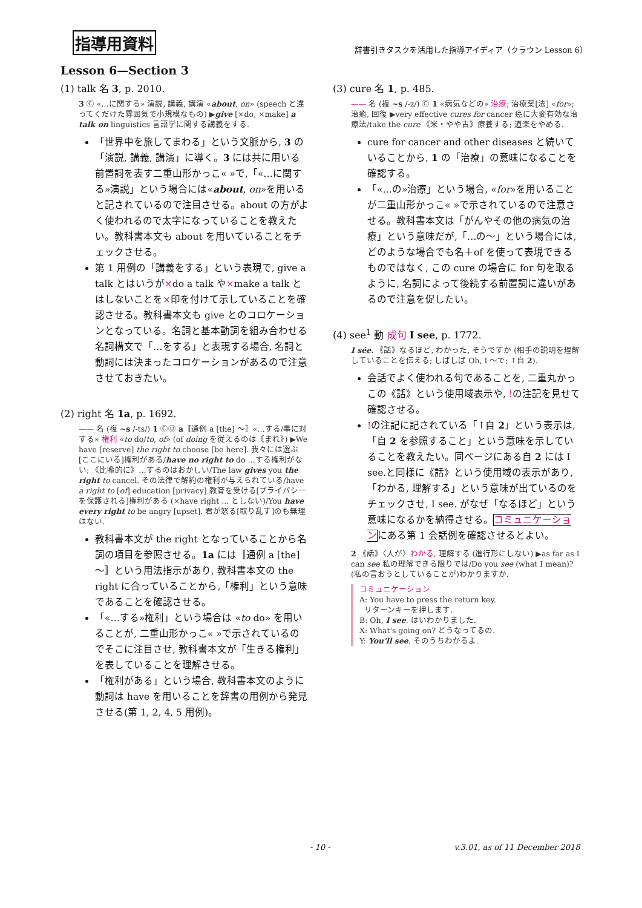指導用資料 辞書引きタスクを活用した指導アイディア（クラウン Lesson 6）
Lesson 6—Section 3
(1) talk 名 3, p. 2010.
3 Ⓒ «…に関する» 演説, 講義, 講演 «about, on» (speech と違ってくだけた雰囲気で小規模なもの) ▶give [×do, ×make] a talk on linguistics 言語学に関する講義をする.
「世界中を旅してまわる」という文脈から, 3 の「演説, 講義, 講演」に導く。3 には共に用いる前置詞を表す二重山形かっこ« »で,「«…に関する»演説」という場合には«about, on»を用いると記されているので注目させる。about の方がよく使われるので太字になっていることを教えたい。教科書本文も about を用いていることをチェックさせる。
第 1 用例の「講義をする」という表現で, give a talk とはいうが×do a talk や×make a talk とはしないことを×印を付けて示していることを確認させる。教科書本文も give とのコロケーションとなっている。名詞と基本動詞を組み合わせる名詞構文で「…をする」と表現する場合, 名詞と動詞には決まったコロケーションがあるので注意させておきたい。
(2) right 名 1a, p. 1692.
—— 名 (複 ~s /-ts/) 1 ⒸⓊ a〚通例 a [the] ～〛«…する/事に対する» 権利 «to do/to, of» (of doing を従えるのは《まれ》) ▶We have [reserve] the right to choose [be here]. 我々には選ぶ[ここにいる]権利がある/have no right to do …する権利がない; 《比喩的に》…するのはおかしい/The law gives you the right to cancel. その法律で解約の権利が与えられている/have a right to [of] education [privacy] 教育を受ける[プライバシーを保護される]権利がある (×have right ... としない)/You have every right to be angry [upset]. 君が怒る[取り乱す]のも無理はない.
教科書本文が the right となっていることから名詞の項目を参照させる。1a には〚通例 a [the] ～〛という用法指示があり, 教科書本文の the right に合っていることから,「権利」という意味であることを確認させる。
「«…する»権利」という場合は «to do» を用いることが, 二重山形かっこ« »で示されているのでそこに注目させ, 教科書本文が「生きる権利」を表していることを理解させる。
「権利がある」という場合, 教科書本文のように動詞は have を用いることを辞書の用例から発見させる(第 1, 2, 4, 5 用例)。
(3) cure 名 1, p. 485.
—— 名 (複 ~s /-z/) Ⓒ 1 «病気などの» 治療; 治療薬[法] «for»; 治癒, 回復 ▶very effective cures for cancer 癌に大変有効な治療法/take the cure 《米・やや古》療養する; 道楽をやめる.
cure for cancer and other diseases と続いていることから, 1 の「治療」の意味になることを確認する。
「«…の»治療」という場合, «for»を用いることが二重山形かっこ« »で示されているので注意させる。教科書本文は「がんやその他の病気の治療」という意味だが,「…の～」という場合には, どのような場合でも名＋of を使って表現できるものではなく, この cure の場合に for 句を取るように, 名詞によって後続する前置詞に違いがあるので注意を促したい。
(4) see<sup>1</sup> 動 成句 I see, p. 1772.
I sée. 《話》なるほど, わかった, そうですか (相手の説明を理解していることを伝える; しばしば Oh, I ～で; ↑自 2).
会話でよく使われる句であることを, 二重丸かっこの《話》という使用域表示や, !の注記を見せて確認させる。
!の注記に記されている「↑自 2」という表示は,「自 2 を参照すること」という意味を示していることを教えたい。同ページにある自 2 には I see.と同様に《話》という使用域の表示があり,「わかる, 理解する」という意味が出ているのをチェックさせ, I see. がなぜ「なるほど」という意味になるかを納得させる。コミュニケーションにある第 1 会話例を確認させるとよい。
2 《話》〈人が〉わかる, 理解する (進行形にしない) ▶as far as I can see 私の理解できる限りでは/Do you see (what I mean)? (私の言おうとしていることが)わかりますか.
コミュニケーション
A: You have to press the return key.
リターンキーを押します.
B: Oh, I see. はいわかりました.
X: What's going on? どうなってるの.
Y: You'll see. そのうちわかるよ.
- 10 - v.3.01, as of 11 December 2018